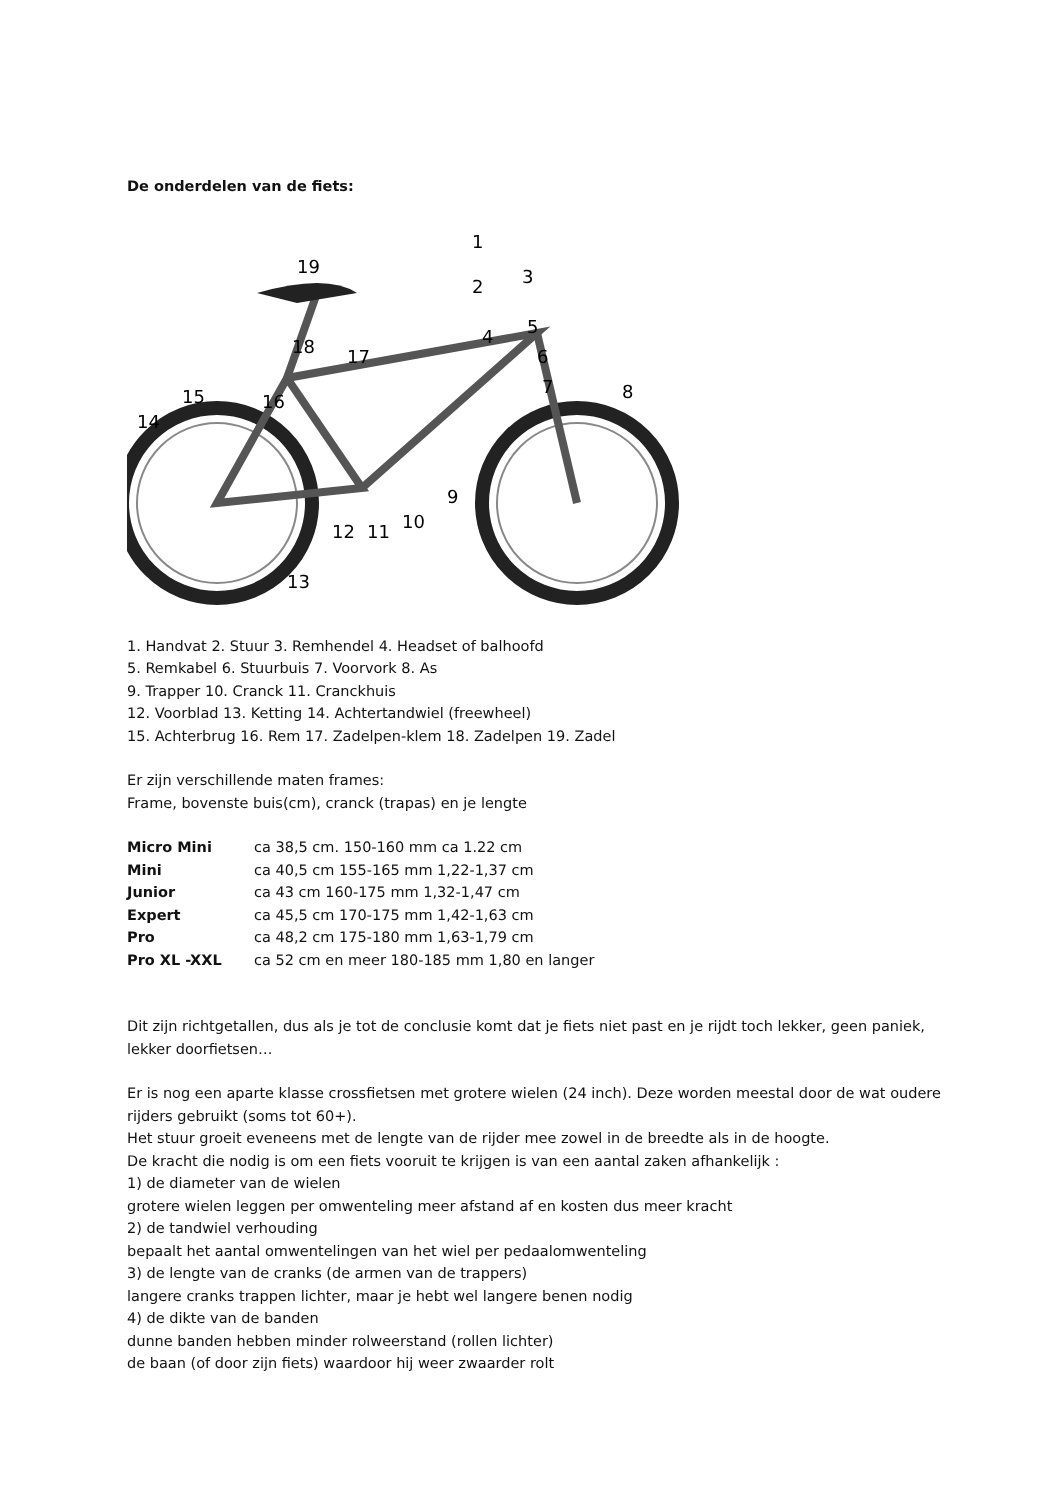De onderdelen van de fiets:
1
3
2
5
4
6
7
8
9
10
11
12
13
14
15
16
17
18
19
1. Handvat 2. Stuur 3. Remhendel 4. Headset of balhoofd
5. Remkabel 6. Stuurbuis 7. Voorvork 8. As
9. Trapper 10. Cranck 11. Cranckhuis
12. Voorblad 13. Ketting 14. Achtertandwiel (freewheel)
15. Achterbrug 16. Rem 17. Zadelpen-klem 18. Zadelpen 19. Zadel
Er zijn verschillende maten frames:
Frame, bovenste buis(cm), cranck (trapas) en je lengte
| Micro Mini | ca 38,5 cm. 150-160 mm ca 1.22 cm |
| Mini | ca 40,5 cm 155-165 mm 1,22-1,37 cm |
| Junior | ca 43 cm 160-175 mm 1,32-1,47 cm |
| Expert | ca 45,5 cm 170-175 mm 1,42-1,63 cm |
| Pro | ca 48,2 cm 175-180 mm 1,63-1,79 cm |
| Pro XL -XXL | ca 52 cm en meer 180-185 mm 1,80 en langer |
Dit zijn richtgetallen, dus als je tot de conclusie komt dat je fiets niet past en je rijdt toch lekker, geen paniek, lekker doorfietsen…
Er is nog een aparte klasse crossfietsen met grotere wielen (24 inch). Deze worden meestal door de wat oudere rijders gebruikt (soms tot 60+).
Het stuur groeit eveneens met de lengte van de rijder mee zowel in de breedte als in de hoogte.
De kracht die nodig is om een fiets vooruit te krijgen is van een aantal zaken afhankelijk :
1) de diameter van de wielen
grotere wielen leggen per omwenteling meer afstand af en kosten dus meer kracht
2) de tandwiel verhouding
bepaalt het aantal omwentelingen van het wiel per pedaalomwenteling
3) de lengte van de cranks (de armen van de trappers)
langere cranks trappen lichter, maar je hebt wel langere benen nodig
4) de dikte van de banden
dunne banden hebben minder rolweerstand (rollen lichter)
de baan (of door zijn fiets) waardoor hij weer zwaarder rolt